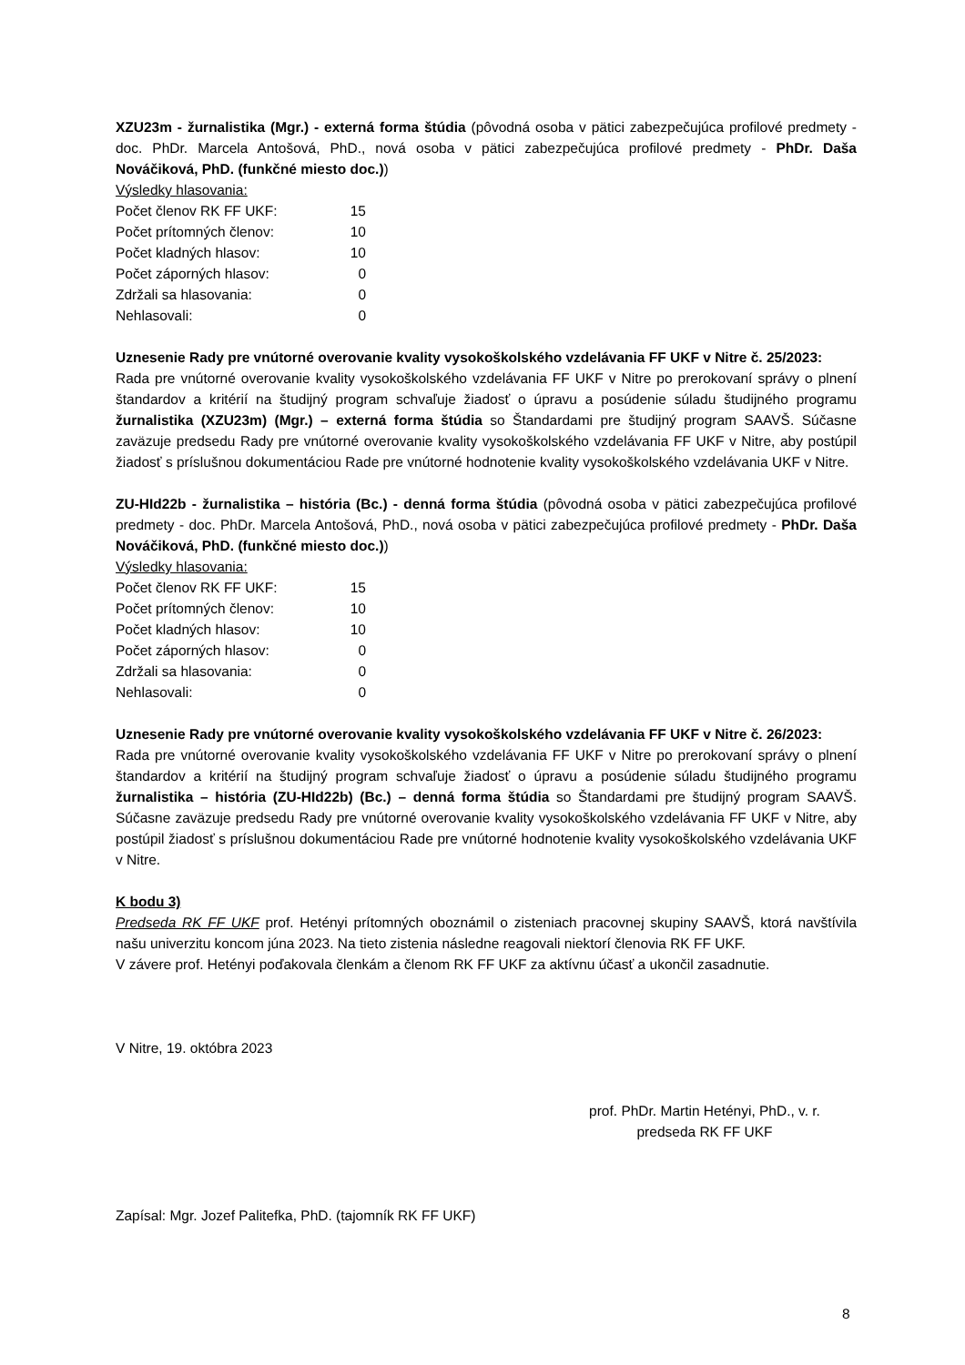XZU23m - žurnalistika (Mgr.) - externá forma štúdia (pôvodná osoba v pätici zabezpečujúca profilové predmety - doc. PhDr. Marcela Antošová, PhD., nová osoba v pätici zabezpečujúca profilové predmety - PhDr. Daša Nováčiková, PhD. (funkčné miesto doc.))
Výsledky hlasovania:
| Počet členov RK FF UKF: | 15 |
| Počet prítomných členov: | 10 |
| Počet kladných hlasov: | 10 |
| Počet záporných hlasov: | 0 |
| Zdržali sa hlasovania: | 0 |
| Nehlasovali: | 0 |
Uznesenie Rady pre vnútorné overovanie kvality vysokoškolského vzdelávania FF UKF v Nitre č. 25/2023:
Rada pre vnútorné overovanie kvality vysokoškolského vzdelávania FF UKF v Nitre po prerokovaní správy o plnení štandardov a kritérií na študijný program schvaľuje žiadosť o úpravu a posúdenie súladu študijného programu žurnalistika (XZU23m) (Mgr.) – externá forma štúdia so Štandardami pre študijný program SAAVŠ. Súčasne zaväzuje predsedu Rady pre vnútorné overovanie kvality vysokoškolského vzdelávania FF UKF v Nitre, aby postúpil žiadosť s príslušnou dokumentáciou Rade pre vnútorné hodnotenie kvality vysokoškolského vzdelávania UKF v Nitre.
ZU-HId22b - žurnalistika – história (Bc.) - denná forma štúdia (pôvodná osoba v pätici zabezpečujúca profilové predmety - doc. PhDr. Marcela Antošová, PhD., nová osoba v pätici zabezpečujúca profilové predmety - PhDr. Daša Nováčiková, PhD. (funkčné miesto doc.))
Výsledky hlasovania:
| Počet členov RK FF UKF: | 15 |
| Počet prítomných členov: | 10 |
| Počet kladných hlasov: | 10 |
| Počet záporných hlasov: | 0 |
| Zdržali sa hlasovania: | 0 |
| Nehlasovali: | 0 |
Uznesenie Rady pre vnútorné overovanie kvality vysokoškolského vzdelávania FF UKF v Nitre č. 26/2023:
Rada pre vnútorné overovanie kvality vysokoškolského vzdelávania FF UKF v Nitre po prerokovaní správy o plnení štandardov a kritérií na študijný program schvaľuje žiadosť o úpravu a posúdenie súladu študijného programu žurnalistika – história (ZU-HId22b) (Bc.) – denná forma štúdia so Štandardami pre študijný program SAAVŠ. Súčasne zaväzuje predsedu Rady pre vnútorné overovanie kvality vysokoškolského vzdelávania FF UKF v Nitre, aby postúpil žiadosť s príslušnou dokumentáciou Rade pre vnútorné hodnotenie kvality vysokoškolského vzdelávania UKF v Nitre.
K bodu 3)
Predseda RK FF UKF prof. Hetényi prítomných oboznámil o zisteniach pracovnej skupiny SAAVŠ, ktorá navštívila našu univerzitu koncom júna 2023. Na tieto zistenia následne reagovali niektorí členovia RK FF UKF.
V závere prof. Hetényi poďakovala členkám a členom RK FF UKF za aktívnu účasť a ukončil zasadnutie.
V Nitre, 19. októbra 2023
prof. PhDr. Martin Hetényi, PhD., v. r.
predseda RK FF UKF
Zapísal: Mgr. Jozef Palitefka, PhD. (tajomník RK FF UKF)
8